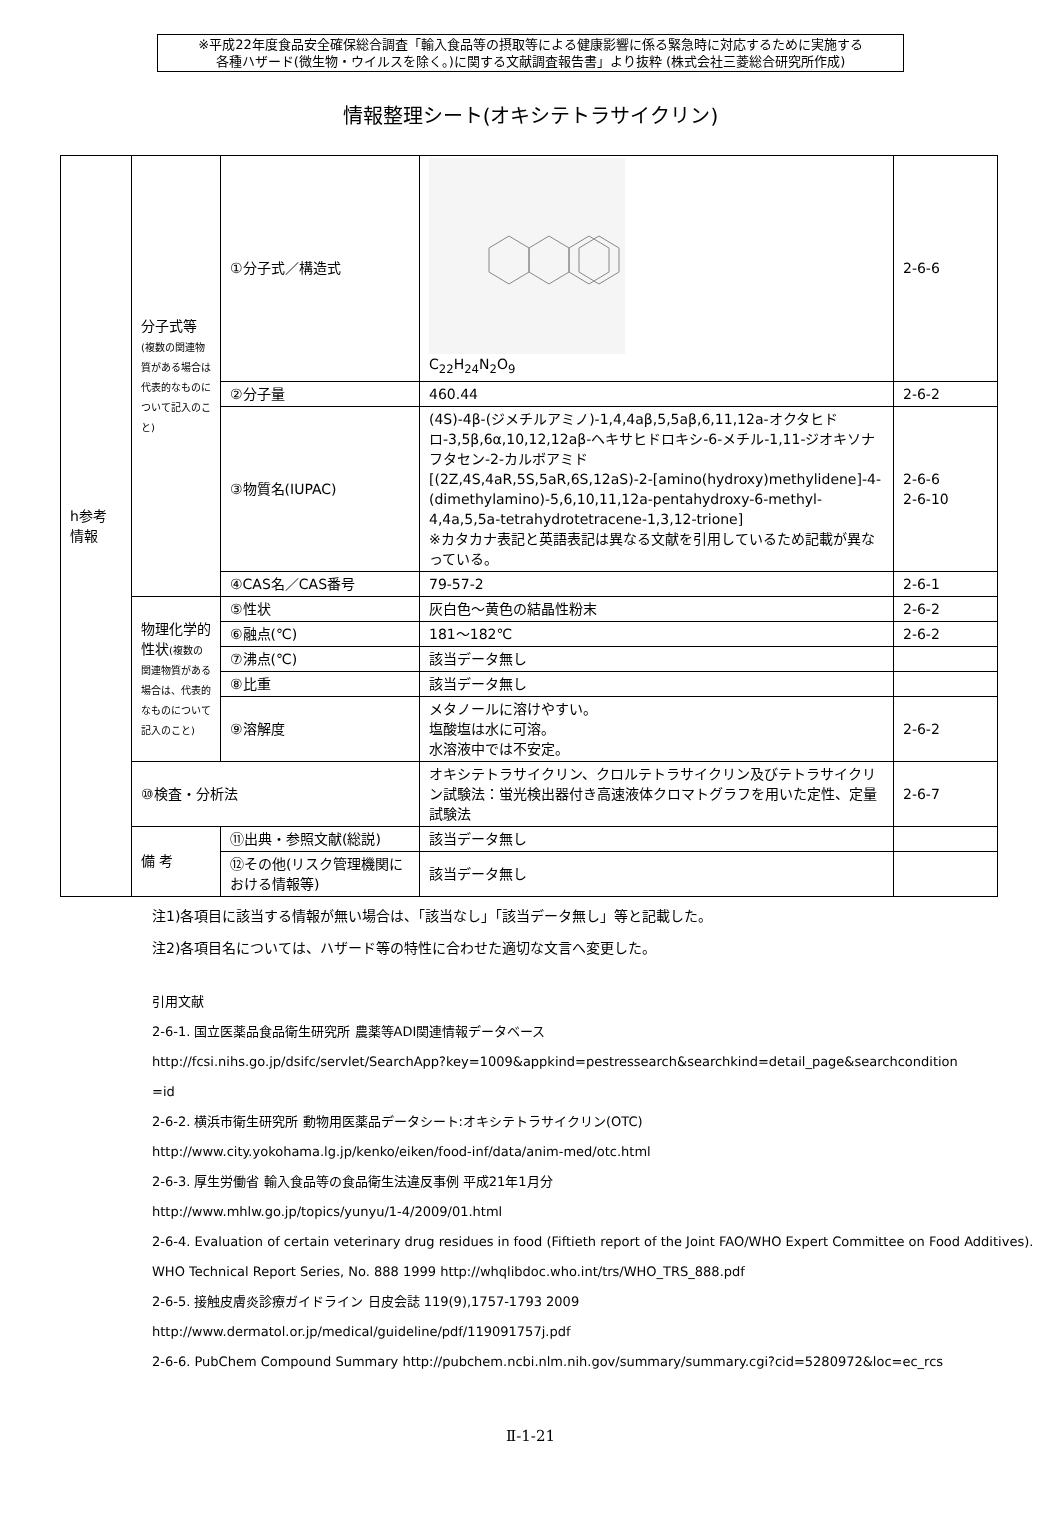※平成22年度食品安全確保総合調査「輸入食品等の摂取等による健康影響に係る緊急時に対応するために実施する
各種ハザード(微生物・ウイルスを除く。)に関する文献調査報告書」より抜粋 (株式会社三菱総合研究所作成)
情報整理シート(オキシテトラサイクリン)
| h参考 情報 | 分子式等 (複数の関連物質がある場合は代表的なものについて記入のこと) | ①分子式／構造式 | C<sub>22</sub>H<sub>24</sub>N<sub>2</sub>O<sub>9</sub> | 2-6-6 |
| | | ②分子量 | 460.44 | 2-6-2 |
| | | ③物質名(IUPAC) | (4S)-4β-(ジメチルアミノ)-1,4,4aβ,5,5aβ,6,11,12a-オクタヒドロ-3,5β,6α,10,12,12aβ-ヘキサヒドロキシ-6-メチル-1,11-ジオキソナフタセン-2-カルボアミド [(2Z,4S,4aR,5S,5aR,6S,12aS)-2-[amino(hydroxy)methylidene]-4-(dimethylamino)-5,6,10,11,12a-pentahydroxy-6-methyl-4,4a,5,5a-tetrahydrotetracene-1,3,12-trione] ※カタカナ表記と英語表記は異なる文献を引用しているため記載が異なっている。 | 2-6-6 2-6-10 |
| | | ④CAS名／CAS番号 | 79-57-2 | 2-6-1 |
| | 物理化学的性状 (複数の関連物質がある場合は、代表的なものについて記入のこと) | ⑤性状 | 灰白色～黄色の結晶性粉末 | 2-6-2 |
| | | ⑥融点(℃) | 181～182℃ | 2-6-2 |
| | | ⑦沸点(℃) | 該当データ無し | |
| | | ⑧比重 | 該当データ無し | |
| | | ⑨溶解度 | メタノールに溶けやすい。 塩酸塩は水に可溶。 水溶液中では不安定。 | 2-6-2 |
| | ⑩検査・分析法 | | オキシテトラサイクリン、クロルテトラサイクリン及びテトラサイクリン試験法：蛍光検出器付き高速液体クロマトグラフを用いた定性、定量試験法 | 2-6-7 |
| | 備 考 | ⑪出典・参照文献(総説) | 該当データ無し | |
| | | ⑫その他(リスク管理機関における情報等) | 該当データ無し | |
注1)各項目に該当する情報が無い場合は、「該当なし」「該当データ無し」等と記載した。
注2)各項目名については、ハザード等の特性に合わせた適切な文言へ変更した。
引用文献
2-6-1. 国立医薬品食品衛生研究所 農薬等ADI関連情報データベース
http://fcsi.nihs.go.jp/dsifc/servlet/SearchApp?key=1009&appkind=pestressearch&searchkind=detail_page&searchcondition
=id
2-6-2. 横浜市衛生研究所 動物用医薬品データシート:オキシテトラサイクリン(OTC)
http://www.city.yokohama.lg.jp/kenko/eiken/food-inf/data/anim-med/otc.html
2-6-3. 厚生労働省 輸入食品等の食品衛生法違反事例 平成21年1月分
http://www.mhlw.go.jp/topics/yunyu/1-4/2009/01.html
2-6-4. Evaluation of certain veterinary drug residues in food (Fiftieth report of the Joint FAO/WHO Expert Committee on Food Additives). WHO Technical Report Series, No. 888 1999 http://whqlibdoc.who.int/trs/WHO_TRS_888.pdf
2-6-5. 接触皮膚炎診療ガイドライン 日皮会誌 119(9),1757-1793 2009
http://www.dermatol.or.jp/medical/guideline/pdf/119091757j.pdf
2-6-6. PubChem Compound Summary http://pubchem.ncbi.nlm.nih.gov/summary/summary.cgi?cid=5280972&loc=ec_rcs
Ⅱ-1-21